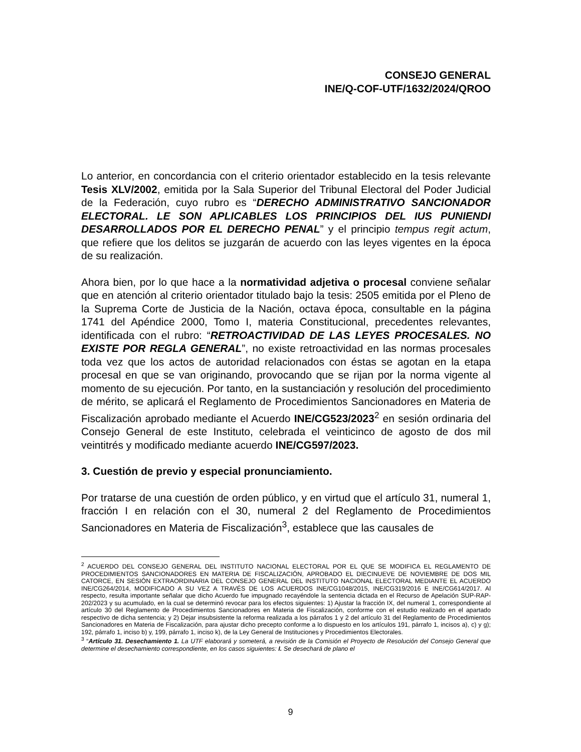CONSEJO GENERAL
INE/Q-COF-UTF/1632/2024/QROO
Lo anterior, en concordancia con el criterio orientador establecido en la tesis relevante Tesis XLV/2002, emitida por la Sala Superior del Tribunal Electoral del Poder Judicial de la Federación, cuyo rubro es “DERECHO ADMINISTRATIVO SANCIONADOR ELECTORAL. LE SON APLICABLES LOS PRINCIPIOS DEL IUS PUNIENDI DESARROLLADOS POR EL DERECHO PENAL” y el principio tempus regit actum, que refiere que los delitos se juzgarán de acuerdo con las leyes vigentes en la época de su realización.
Ahora bien, por lo que hace a la normatividad adjetiva o procesal conviene señalar que en atención al criterio orientador titulado bajo la tesis: 2505 emitida por el Pleno de la Suprema Corte de Justicia de la Nación, octava época, consultable en la página 1741 del Apéndice 2000, Tomo I, materia Constitucional, precedentes relevantes, identificada con el rubro: “RETROACTIVIDAD DE LAS LEYES PROCESALES. NO EXISTE POR REGLA GENERAL”, no existe retroactividad en las normas procesales toda vez que los actos de autoridad relacionados con éstas se agotan en la etapa procesal en que se van originando, provocando que se rijan por la norma vigente al momento de su ejecución. Por tanto, en la sustanciación y resolución del procedimiento de mérito, se aplicará el Reglamento de Procedimientos Sancionadores en Materia de Fiscalización aprobado mediante el Acuerdo INE/CG523/2023<sup>2</sup> en sesión ordinaria del Consejo General de este Instituto, celebrada el veinticinco de agosto de dos mil veintitrés y modificado mediante acuerdo INE/CG597/2023.
3. Cuestión de previo y especial pronunciamiento.
Por tratarse de una cuestión de orden público, y en virtud que el artículo 31, numeral 1, fracción I en relación con el 30, numeral 2 del Reglamento de Procedimientos Sancionadores en Materia de Fiscalización<sup>3</sup>, establece que las causales de
<sup>2</sup> ACUERDO DEL CONSEJO GENERAL DEL INSTITUTO NACIONAL ELECTORAL POR EL QUE SE MODIFICA EL REGLAMENTO DE PROCEDIMIENTOS SANCIONADORES EN MATERIA DE FISCALIZACIÓN, APROBADO EL DIECINUEVE DE NOVIEMBRE DE DOS MIL CATORCE, EN SESIÓN EXTRAORDINARIA DEL CONSEJO GENERAL DEL INSTITUTO NACIONAL ELECTORAL MEDIANTE EL ACUERDO INE/CG264/2014, MODIFICADO A SU VEZ A TRAVÉS DE LOS ACUERDOS INE/CG1048/2015, INE/CG319/2016 E INE/CG614/2017. Al respecto, resulta importante señalar que dicho Acuerdo fue impugnado recayéndole la sentencia dictada en el Recurso de Apelación SUP-RAP-202/2023 y su acumulado, en la cual se determinó revocar para los efectos siguientes: 1) Ajustar la fracción IX, del numeral 1, correspondiente al artículo 30 del Reglamento de Procedimientos Sancionadores en Materia de Fiscalización, conforme con el estudio realizado en el apartado respectivo de dicha sentencia; y 2) Dejar insubsistente la reforma realizada a los párrafos 1 y 2 del artículo 31 del Reglamento de Procedimientos Sancionadores en Materia de Fiscalización, para ajustar dicho precepto conforme a lo dispuesto en los artículos 191, párrafo 1, incisos a), c) y g); 192, párrafo 1, inciso b) y, 199, párrafo 1, inciso k), de la Ley General de Instituciones y Procedimientos Electorales.
<sup>3</sup> “Artículo 31. Desechamiento 1. La UTF elaborará y someterá, a revisión de la Comisión el Proyecto de Resolución del Consejo General que determine el desechamiento correspondiente, en los casos siguientes: I. Se desechará de plano el
9